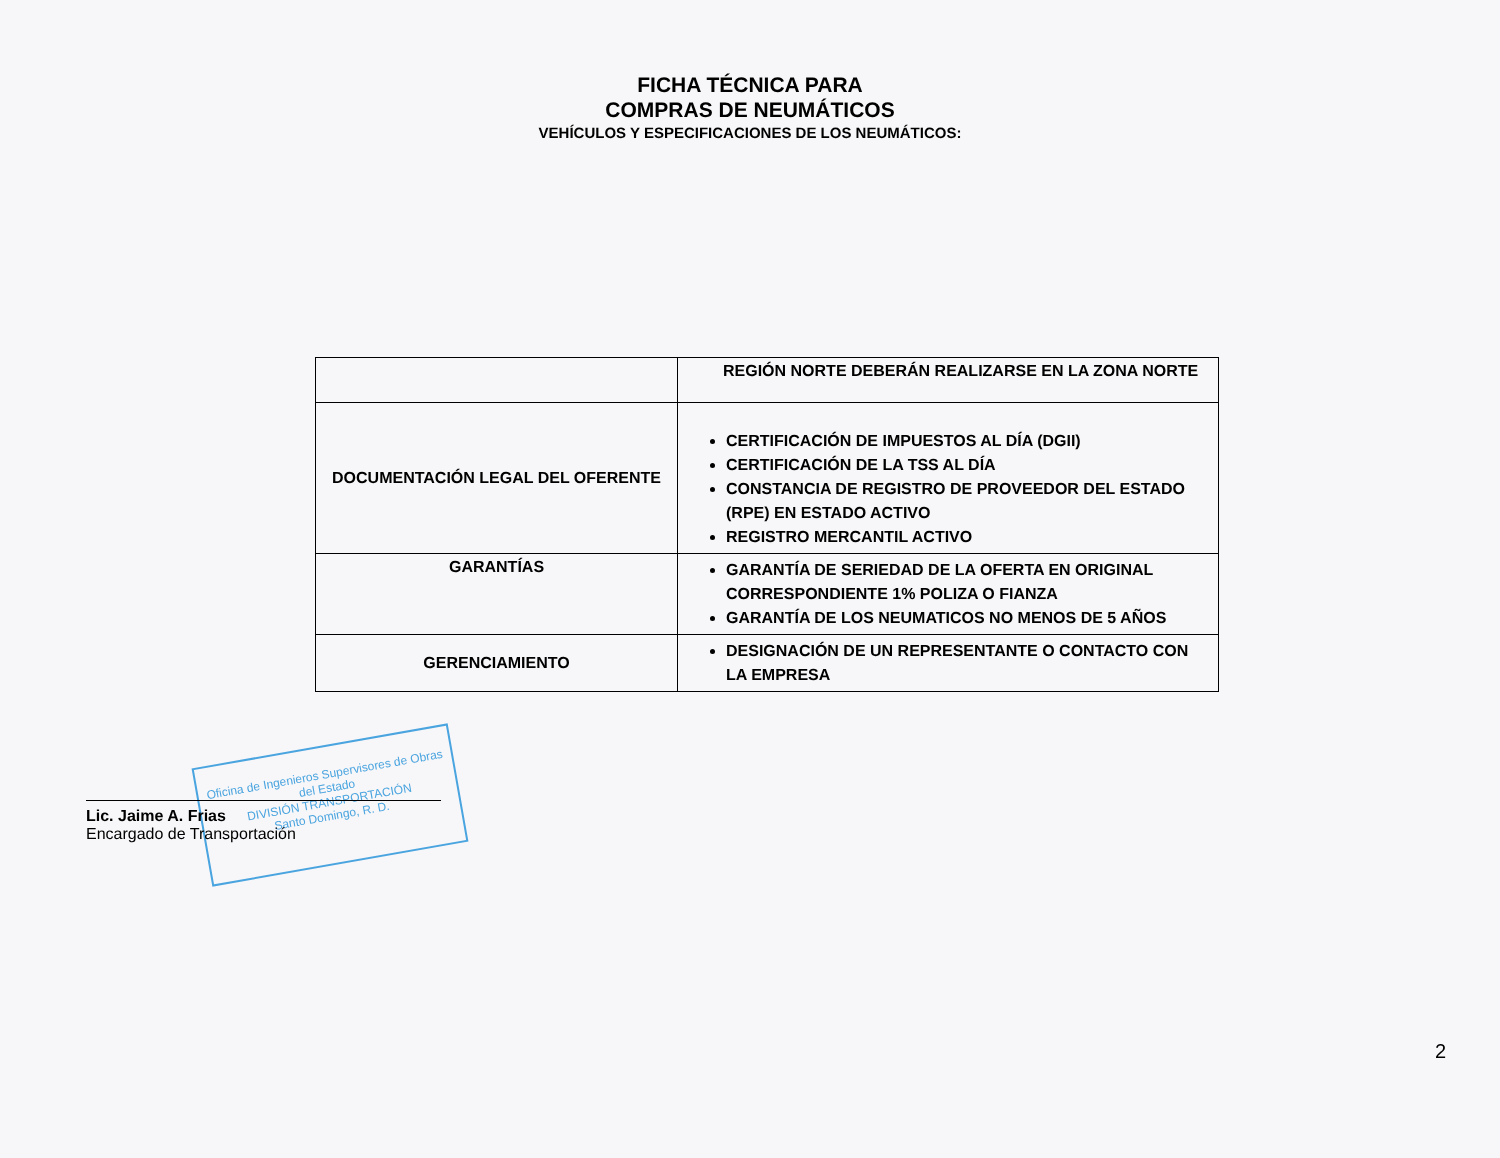FICHA TÉCNICA PARA
COMPRAS DE NEUMÁTICOS
VEHÍCULOS Y ESPECIFICACIONES DE LOS NEUMÁTICOS:
| | REGIÓN NORTE DEBERÁN REALIZARSE EN LA ZONA NORTE |
| DOCUMENTACIÓN LEGAL DEL OFERENTE | CERTIFICACIÓN DE IMPUESTOS AL DÍA (DGII) CERTIFICACIÓN DE LA TSS AL DÍA CONSTANCIA DE REGISTRO DE PROVEEDOR DEL ESTADO (RPE) EN ESTADO ACTIVO REGISTRO MERCANTIL ACTIVO |
| GARANTÍAS | GARANTÍA DE SERIEDAD DE LA OFERTA EN ORIGINAL CORRESPONDIENTE 1% POLIZA O FIANZA GARANTÍA DE LOS NEUMATICOS NO MENOS DE 5 AÑOS |
| GERENCIAMIENTO | DESIGNACIÓN DE UN REPRESENTANTE O CONTACTO CON LA EMPRESA |
Oficina de Ingenieros Supervisores de Obras del Estado
DIVISIÓN TRANSPORTACIÓN
Santo Domingo, R. D.
Lic. Jaime A. Frias
Encargado de Transportación
2